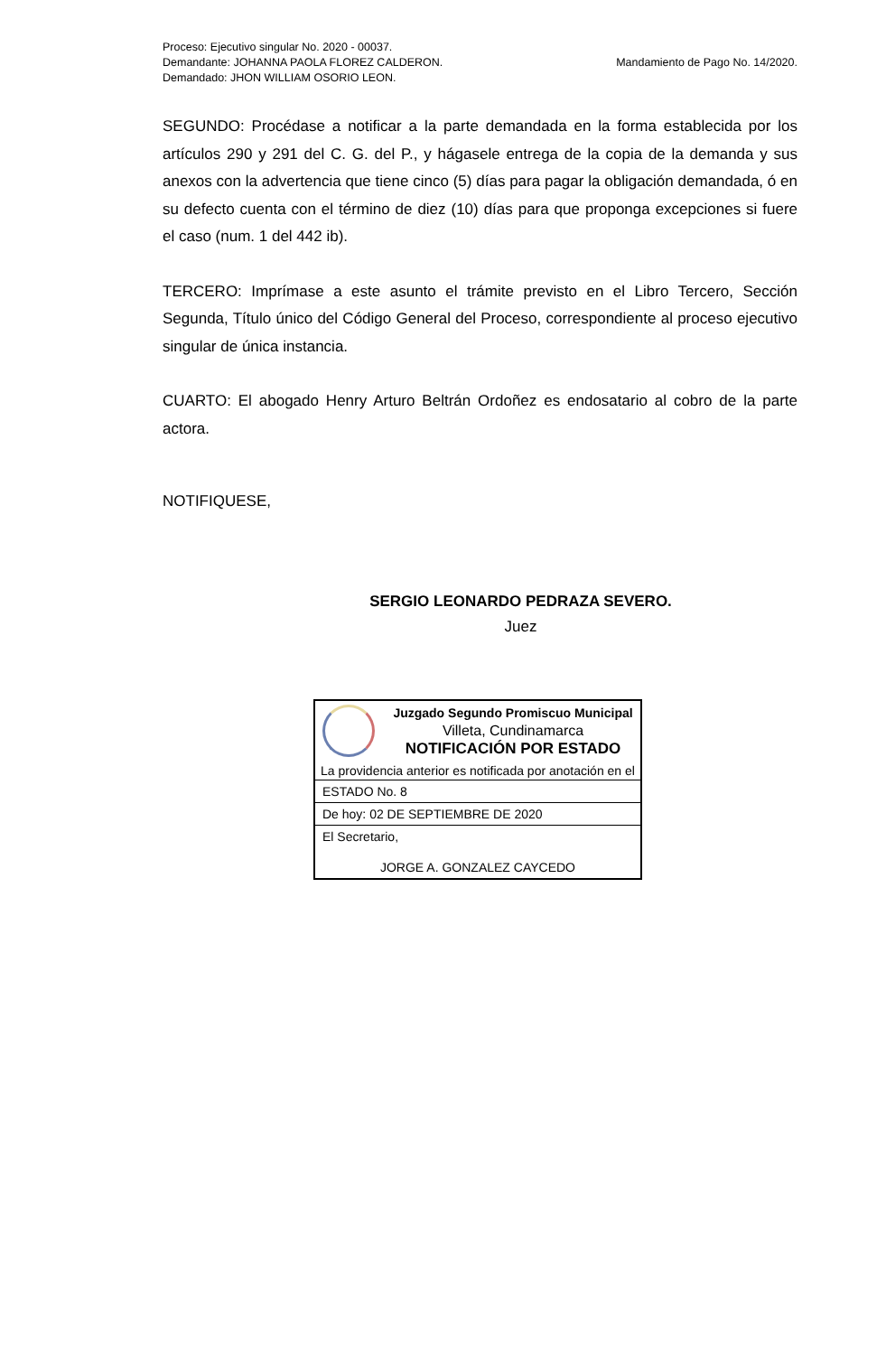Proceso: Ejecutivo singular No. 2020 - 00037.
Demandante: JOHANNA PAOLA FLOREZ CALDERON.
Demandado: JHON WILLIAM OSORIO LEON.
Mandamiento de Pago No. 14/2020.
SEGUNDO: Procédase a notificar a la parte demandada en la forma establecida por los artículos 290 y 291 del C. G. del P., y hágasele entrega de la copia de la demanda y sus anexos con la advertencia que tiene cinco (5) días para pagar la obligación demandada, ó en su defecto cuenta con el término de diez (10) días para que proponga excepciones si fuere el caso (num. 1 del 442 ib).
TERCERO: Imprímase a este asunto el trámite previsto en el Libro Tercero, Sección Segunda, Título único del Código General del Proceso, correspondiente al proceso ejecutivo singular de única instancia.
CUARTO: El abogado Henry Arturo Beltrán Ordoñez es endosatario al cobro de la parte actora.
NOTIFIQUESE,
SERGIO LEONARDO PEDRAZA SEVERO.
Juez
Juzgado Segundo Promiscuo Municipal
Villeta, Cundinamarca
NOTIFICACIÓN POR ESTADO
La providencia anterior es notificada por anotación en el
ESTADO No. 8
De hoy: 02 DE SEPTIEMBRE DE 2020
El Secretario,
JORGE A. GONZALEZ CAYCEDO